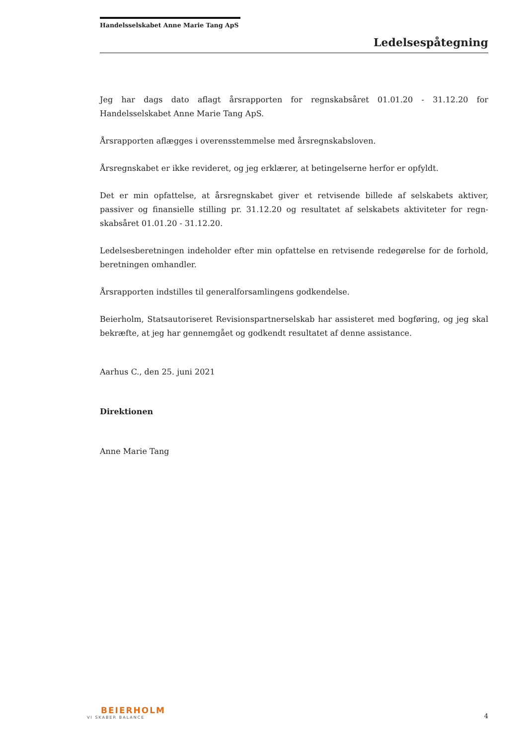Handelsselskabet Anne Marie Tang ApS
Ledelsespåtegning
Jeg har dags dato aflagt årsrapporten for regnskabsåret 01.01.20 - 31.12.20 for Handelsselskabet Anne Marie Tang ApS.
Årsrapporten aflægges i overensstemmelse med årsregnskabsloven.
Årsregnskabet er ikke revideret, og jeg erklærer, at betingelserne herfor er opfyldt.
Det er min opfattelse, at årsregnskabet giver et retvisende billede af selskabets aktiver, passiver og finansielle stilling pr. 31.12.20 og resultatet af selskabets aktiviteter for regn-skabsåret 01.01.20 - 31.12.20.
Ledelsesberetningen indeholder efter min opfattelse en retvisende redegørelse for de forhold, beretningen omhandler.
Årsrapporten indstilles til generalforsamlingens godkendelse.
Beierholm, Statsautoriseret Revisionspartnerselskab har assisteret med bogføring, og jeg skal bekræfte, at jeg har gennemgået og godkendt resultatet af denne assistance.
Aarhus C., den 25. juni 2021
Direktionen
Anne Marie Tang
BEIERHOLM
VI SKABER BALANCE
4